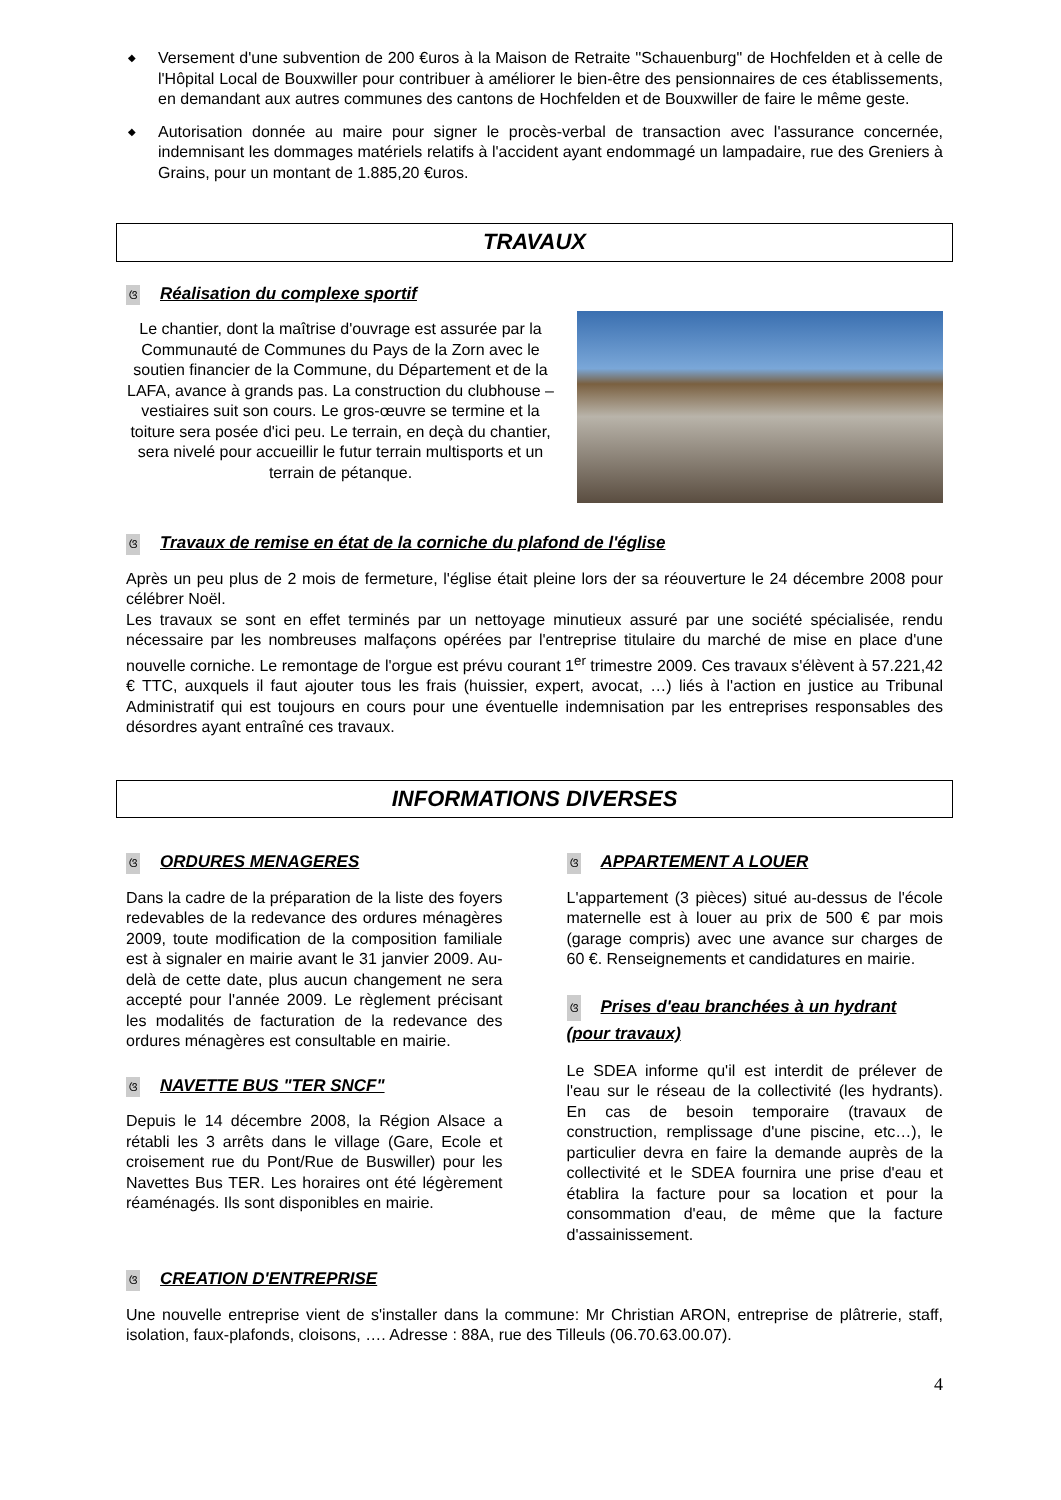◆ Versement d'une subvention de 200 €uros à la Maison de Retraite ''Schauenburg" de Hochfelden et à celle de l'Hôpital Local de Bouxwiller pour contribuer à améliorer le bien-être des pensionnaires de ces établissements, en demandant aux autres communes des cantons de Hochfelden et de Bouxwiller de faire le même geste.
◆ Autorisation donnée au maire pour signer le procès-verbal de transaction avec l'assurance concernée, indemnisant les dommages matériels relatifs à l'accident ayant endommagé un lampadaire, rue des Greniers à Grains, pour un montant de 1.885,20 €uros.
TRAVAUX
ଓ Réalisation du complexe sportif
Le chantier, dont la maîtrise d'ouvrage est assurée par la Communauté de Communes du Pays de la Zorn avec le soutien financier de la Commune, du Département et de la LAFA, avance à grands pas. La construction du clubhouse – vestiaires suit son cours. Le gros-œuvre se termine et la toiture sera posée d'ici peu. Le terrain, en deçà du chantier, sera nivelé pour accueillir le futur terrain multisports et un terrain de pétanque.
ଓ Travaux de remise en état de la corniche du plafond de l'église
Après un peu plus de 2 mois de fermeture, l'église était pleine lors der sa réouverture le 24 décembre 2008 pour célébrer Noël.
Les travaux se sont en effet terminés par un nettoyage minutieux assuré par une société spécialisée, rendu nécessaire par les nombreuses malfaçons opérées par l'entreprise titulaire du marché de mise en place d'une nouvelle corniche. Le remontage de l'orgue est prévu courant 1<sup>er</sup> trimestre 2009. Ces travaux s'élèvent à 57.221,42 € TTC, auxquels il faut ajouter tous les frais (huissier, expert, avocat, …) liés à l'action en justice au Tribunal Administratif qui est toujours en cours pour une éventuelle indemnisation par les entreprises responsables des désordres ayant entraîné ces travaux.
INFORMATIONS DIVERSES
ଓ ORDURES MENAGERES
Dans la cadre de la préparation de la liste des foyers redevables de la redevance des ordures ménagères 2009, toute modification de la composition familiale est à signaler en mairie avant le 31 janvier 2009. Au-delà de cette date, plus aucun changement ne sera accepté pour l'année 2009. Le règlement précisant les modalités de facturation de la redevance des ordures ménagères est consultable en mairie.
ଓ NAVETTE BUS "TER SNCF"
Depuis le 14 décembre 2008, la Région Alsace a rétabli les 3 arrêts dans le village (Gare, Ecole et croisement rue du Pont/Rue de Buswiller) pour les Navettes Bus TER. Les horaires ont été légèrement réaménagés. Ils sont disponibles en mairie.
ଓ APPARTEMENT A LOUER
L'appartement (3 pièces) situé au-dessus de l'école maternelle est à louer au prix de 500 € par mois (garage compris) avec une avance sur charges de 60 €. Renseignements et candidatures en mairie.
ଓ Prises d'eau branchées à un hydrant (pour travaux)
Le SDEA informe qu'il est interdit de prélever de l'eau sur le réseau de la collectivité (les hydrants). En cas de besoin temporaire (travaux de construction, remplissage d'une piscine, etc…), le particulier devra en faire la demande auprès de la collectivité et le SDEA fournira une prise d'eau et établira la facture pour sa location et pour la consommation d'eau, de même que la facture d'assainissement.
ଓ CREATION D'ENTREPRISE
Une nouvelle entreprise vient de s'installer dans la commune: Mr Christian ARON, entreprise de plâtrerie, staff, isolation, faux-plafonds, cloisons, …. Adresse : 88A, rue des Tilleuls (06.70.63.00.07).
4